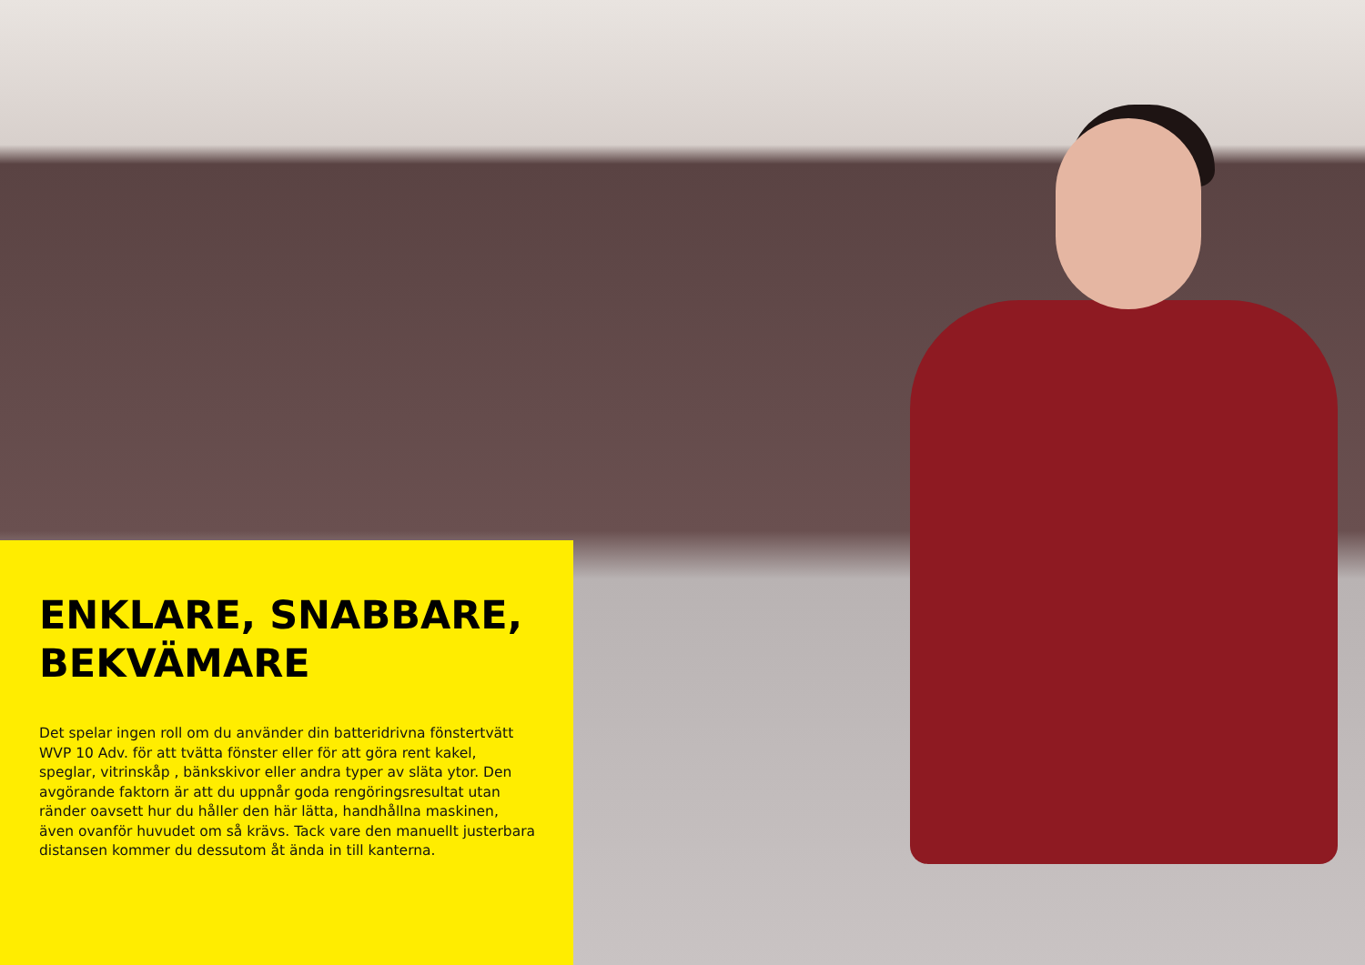ENKLARE, SNABBARE, BEKVÄMARE
Det spelar ingen roll om du använder din batteridrivna fönstertvätt WVP 10 Adv. för att tvätta fönster eller för att göra rent kakel, speglar, vitrinskåp , bänkskivor eller andra typer av släta ytor. Den avgörande faktorn är att du uppnår goda rengöringsresultat utan ränder oavsett hur du håller den här lätta, handhållna maskinen, även ovanför huvudet om så krävs. Tack vare den manuellt justerbara distansen kommer du dessutom åt ända in till kanterna.